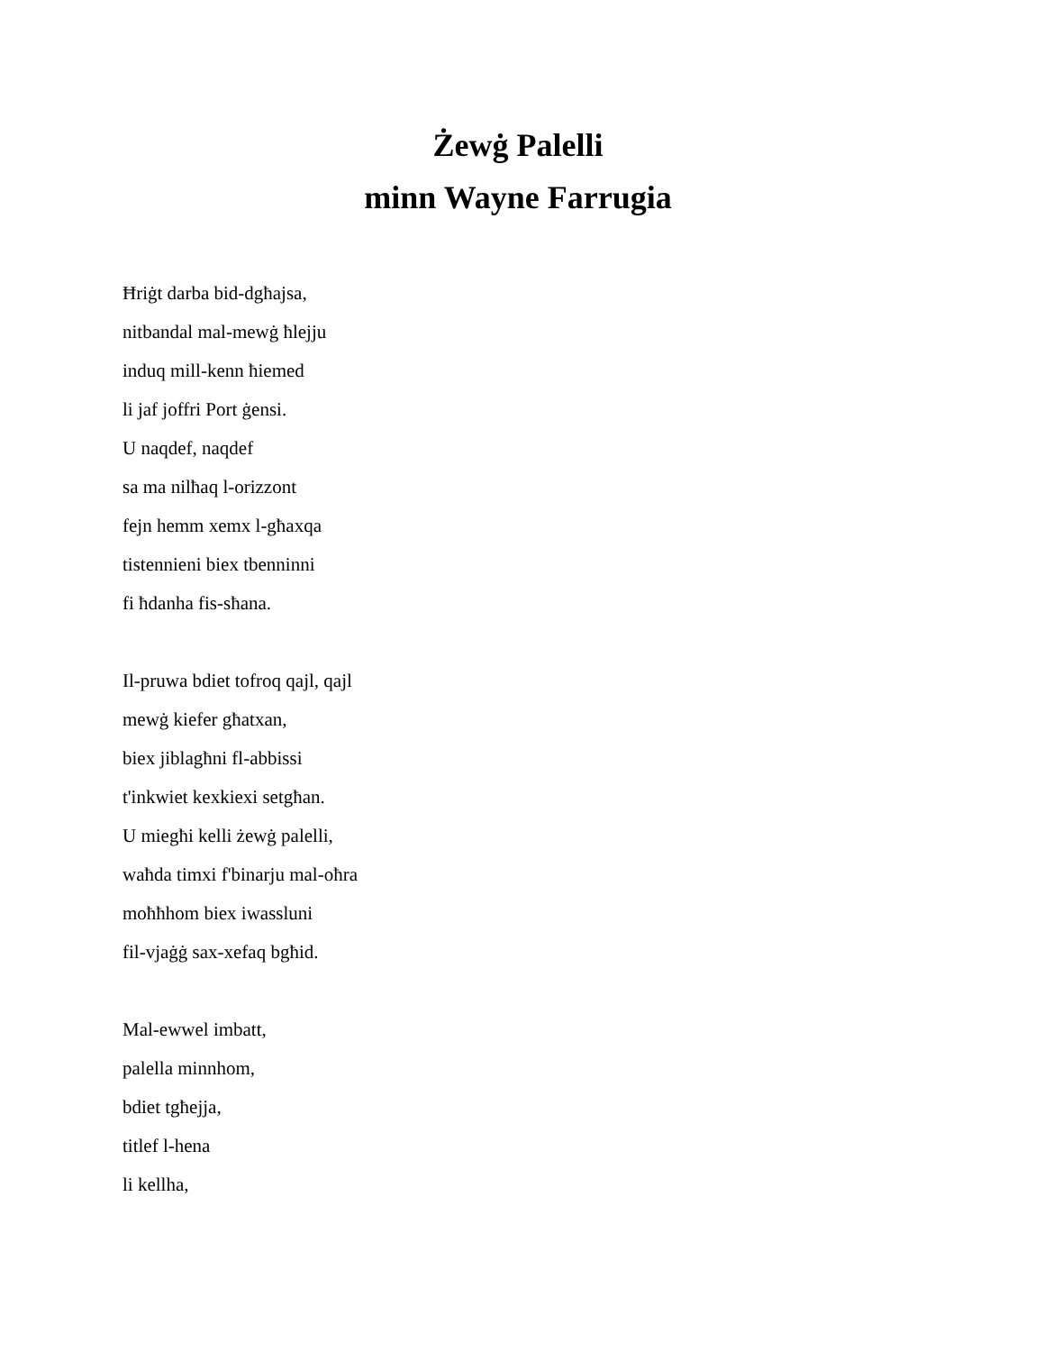Żewġ Palelli
minn Wayne Farrugia
Ħriġt darba bid-dgħajsa,
nitbandal mal-mewġ ħlejju
induq mill-kenn ħiemed
li jaf joffri Port ġensi.
U naqdef, naqdef
sa ma nilħaq l-orizzont
fejn hemm xemx l-għaxqa
tistennieni biex tbenninni
fi ħdanha fis-sħana.
Il-pruwa bdiet tofroq qajl, qajl
mewġ kiefer għatxan,
biex jiblagħni fl-abbissi
t'inkwiet kexkiexi setgħan.
U miegħi kelli żewġ palelli,
waħda timxi f'binarju mal-oħra
moħħhom biex iwassluni
fil-vjaġġ sax-xefaq bgħid.
Mal-ewwel imbatt,
palella minnhom,
bdiet tgħejja,
titlef l-hena
li kellha,